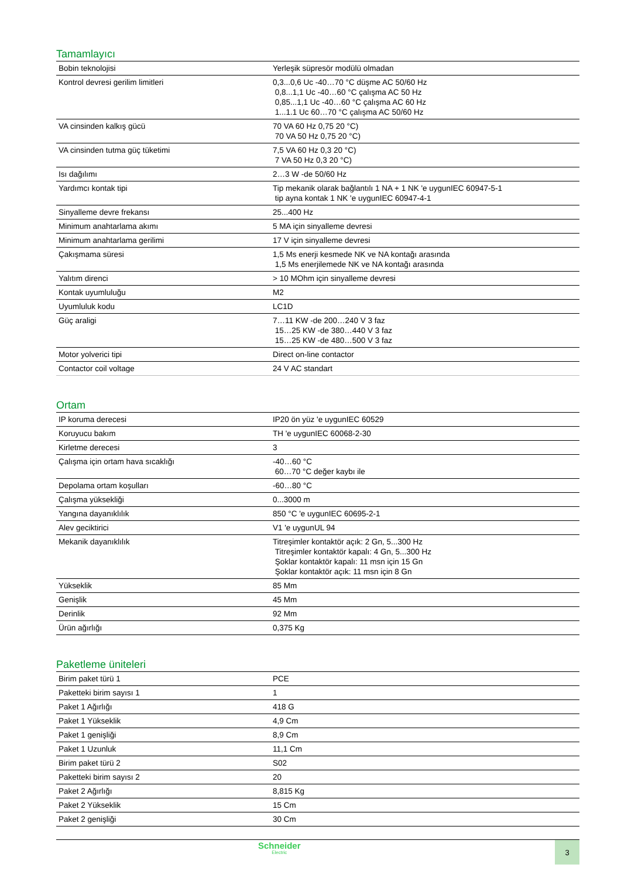Tamamlayıcı
| Bobin teknolojisi | Yerleşik süpresör modülü olmadan |
| Kontrol devresi gerilim limitleri | 0,3...0,6 Uc -40…70 °C düşme AC 50/60 Hz 0,8...1,1 Uc -40…60 °C çalışma AC 50 Hz 0,85...1,1 Uc -40…60 °C çalışma AC 60 Hz 1...1.1 Uc 60…70 °C çalışma AC 50/60 Hz |
| VA cinsinden kalkış gücü | 70 VA 60 Hz 0,75 20 °C) 70 VA 50 Hz 0,75 20 °C) |
| VA cinsinden tutma güç tüketimi | 7,5 VA 60 Hz 0,3 20 °C) 7 VA 50 Hz 0,3 20 °C) |
| Isı dağılımı | 2…3 W -de 50/60 Hz |
| Yardımcı kontak tipi | Tip mekanik olarak bağlantılı 1 NA + 1 NK 'e uygunIEC 60947-5-1 tip ayna kontak 1 NK 'e uygunIEC 60947-4-1 |
| Sinyalleme devre frekansı | 25...400 Hz |
| Minimum anahtarlama akımı | 5 MA için sinyalleme devresi |
| Minimum anahtarlama gerilimi | 17 V için sinyalleme devresi |
| Çakışmama süresi | 1,5 Ms enerji kesmede NK ve NA kontağı arasında 1,5 Ms enerjilemede NK ve NA kontağı arasında |
| Yalıtım direnci | > 10 MOhm için sinyalleme devresi |
| Kontak uyumluluğu | M2 |
| Uyumluluk kodu | LC1D |
| Güç araligi | 7…11 KW -de 200…240 V 3 faz 15…25 KW -de 380…440 V 3 faz 15…25 KW -de 480…500 V 3 faz |
| Motor yolverici tipi | Direct on-line contactor |
| Contactor coil voltage | 24 V AC standart |
Ortam
| IP koruma derecesi | IP20 ön yüz 'e uygunIEC 60529 |
| Koruyucu bakım | TH 'e uygunIEC 60068-2-30 |
| Kirletme derecesi | 3 |
| Çalışma için ortam hava sıcaklığı | -40…60 °C 60…70 °C değer kaybı ile |
| Depolama ortam koşulları | -60…80 °C |
| Çalışma yüksekliği | 0...3000 m |
| Yangına dayanıklılık | 850 °C 'e uygunIEC 60695-2-1 |
| Alev geciktirici | V1 'e uygunUL 94 |
| Mekanik dayanıklılık | Titreşimler kontaktör açık: 2 Gn, 5...300 Hz Titreşimler kontaktör kapalı: 4 Gn, 5...300 Hz Şoklar kontaktör kapalı: 11 msn için 15 Gn Şoklar kontaktör açık: 11 msn için 8 Gn |
| Yükseklik | 85 Mm |
| Genişlik | 45 Mm |
| Derinlik | 92 Mm |
| Ürün ağırlığı | 0,375 Kg |
Paketleme üniteleri
| Birim paket türü 1 | PCE |
| Paketteki birim sayısı 1 | 1 |
| Paket 1 Ağırlığı | 418 G |
| Paket 1 Yükseklik | 4,9 Cm |
| Paket 1 genişliği | 8,9 Cm |
| Paket 1 Uzunluk | 11,1 Cm |
| Birim paket türü 2 | S02 |
| Paketteki birim sayısı 2 | 20 |
| Paket 2 Ağırlığı | 8,815 Kg |
| Paket 2 Yükseklik | 15 Cm |
| Paket 2 genişliği | 30 Cm |
Schneider
Electric
3